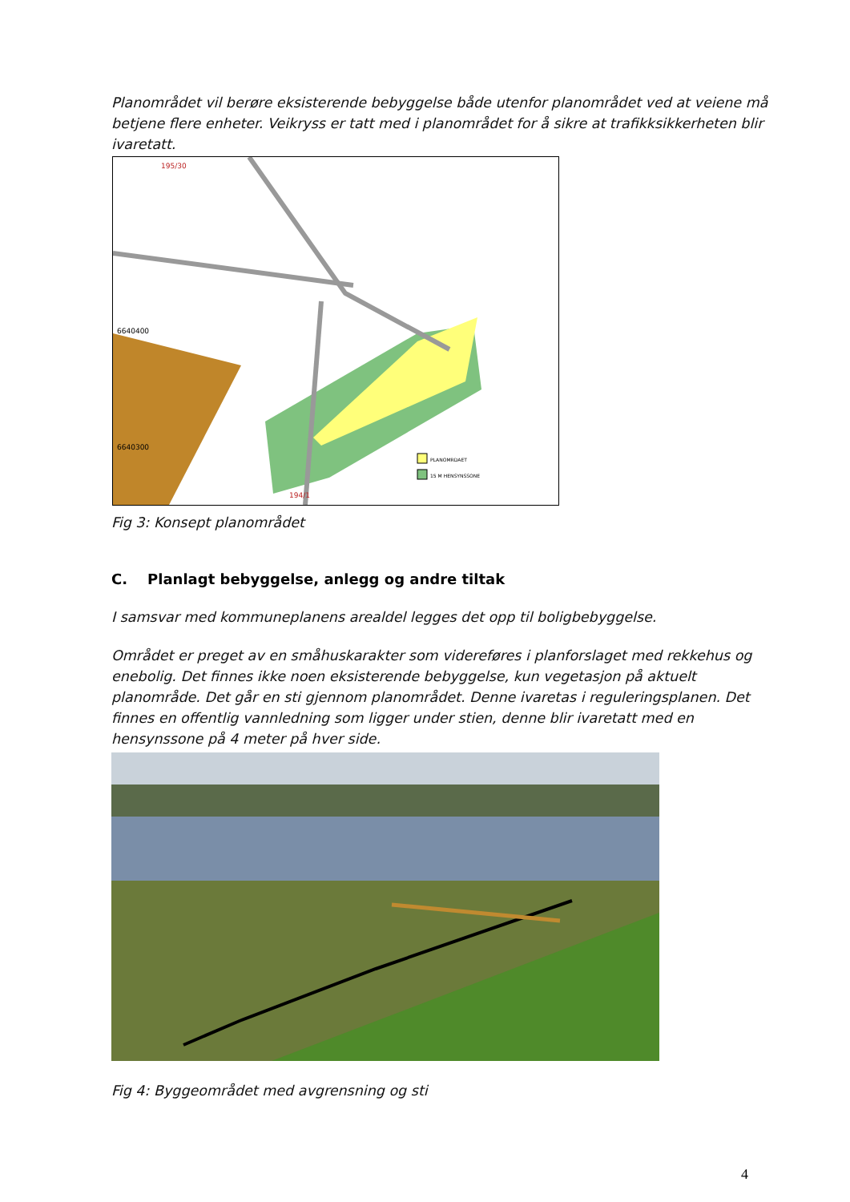Planområdet vil berøre eksisterende bebyggelse både utenfor planområdet ved at veiene må betjene flere enheter. Veikryss er tatt med i planområdet for å sikre at trafikksikkerheten blir ivaretatt.
PLANOMRDAET
15 M HENSYNSSONE
195/30
6640400
6640300
194/1
Fig 3: Konsept planområdet
C. Planlagt bebyggelse, anlegg og andre tiltak
I samsvar med kommuneplanens arealdel legges det opp til boligbebyggelse.
Området er preget av en småhuskarakter som videreføres i planforslaget med rekkehus og enebolig. Det finnes ikke noen eksisterende bebyggelse, kun vegetasjon på aktuelt planområde. Det går en sti gjennom planområdet. Denne ivaretas i reguleringsplanen. Det finnes en offentlig vannledning som ligger under stien, denne blir ivaretatt med en hensynssone på 4 meter på hver side.
Fig 4: Byggeområdet med avgrensning og sti
4